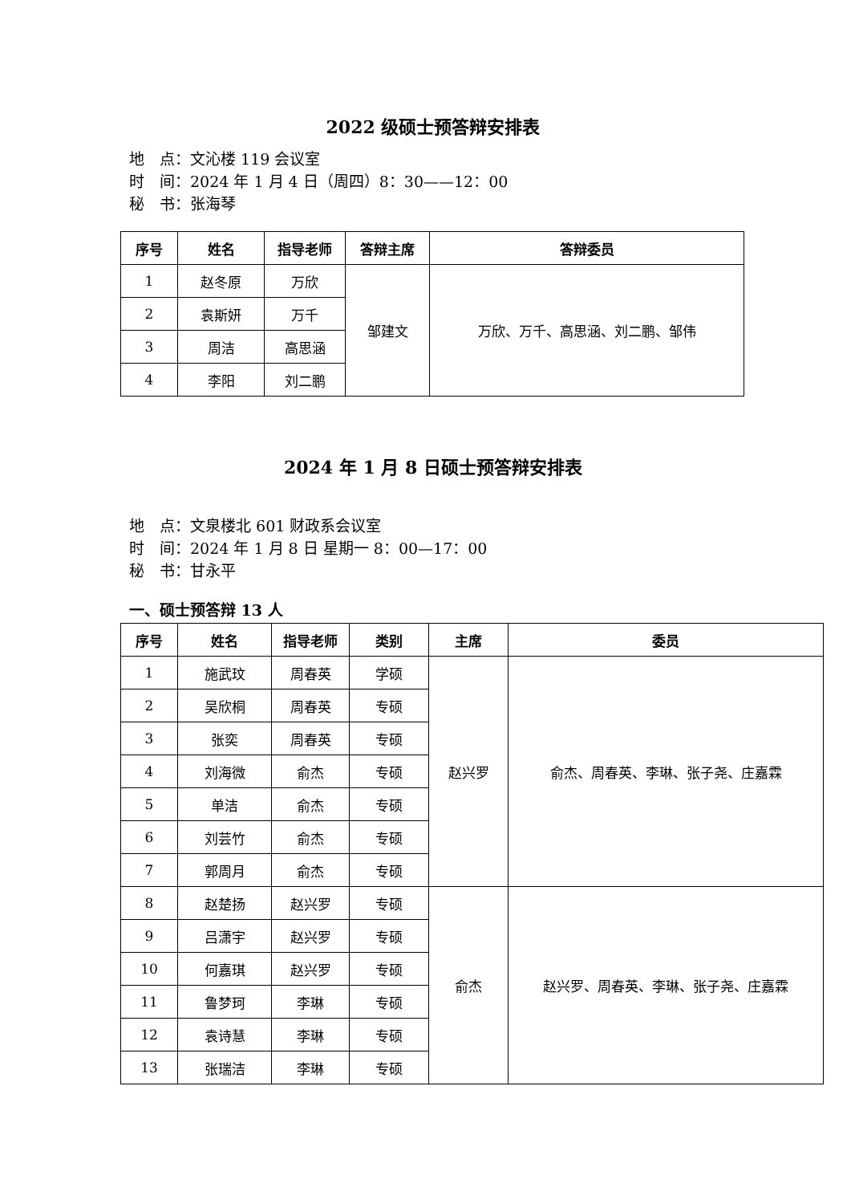2022 级硕士预答辩安排表
地　点：文沁楼 119 会议室
时　间：2024 年 1 月 4 日（周四）8：30——12：00
秘　书：张海琴
| 序号 | 姓名 | 指导老师 | 答辩主席 | 答辩委员 |
| --- | --- | --- | --- | --- |
| 1 | 赵冬原 | 万欣 | 邹建文 | 万欣、万千、高思涵、刘二鹏、邹伟 |
| 2 | 袁斯妍 | 万千 | | |
| 3 | 周洁 | 高思涵 | | |
| 4 | 李阳 | 刘二鹏 | | |
2024 年 1 月 8 日硕士预答辩安排表
地　点：文泉楼北 601 财政系会议室
时　间：2024 年 1 月 8 日 星期一 8：00—17：00
秘　书：甘永平
一、硕士预答辩 13 人
| 序号 | 姓名 | 指导老师 | 类别 | 主席 | 委员 |
| --- | --- | --- | --- | --- | --- |
| 1 | 施武玟 | 周春英 | 学硕 | 赵兴罗 | 俞杰、周春英、李琳、张子尧、庄嘉霖 |
| 2 | 吴欣桐 | 周春英 | 专硕 | | |
| 3 | 张奕 | 周春英 | 专硕 | | |
| 4 | 刘海微 | 俞杰 | 专硕 | | |
| 5 | 单洁 | 俞杰 | 专硕 | | |
| 6 | 刘芸竹 | 俞杰 | 专硕 | | |
| 7 | 郭周月 | 俞杰 | 专硕 | | |
| 8 | 赵楚扬 | 赵兴罗 | 专硕 | 俞杰 | 赵兴罗、周春英、李琳、张子尧、庄嘉霖 |
| 9 | 吕潇宇 | 赵兴罗 | 专硕 | | |
| 10 | 何嘉琪 | 赵兴罗 | 专硕 | | |
| 11 | 鲁梦珂 | 李琳 | 专硕 | | |
| 12 | 袁诗慧 | 李琳 | 专硕 | | |
| 13 | 张瑞洁 | 李琳 | 专硕 | | |